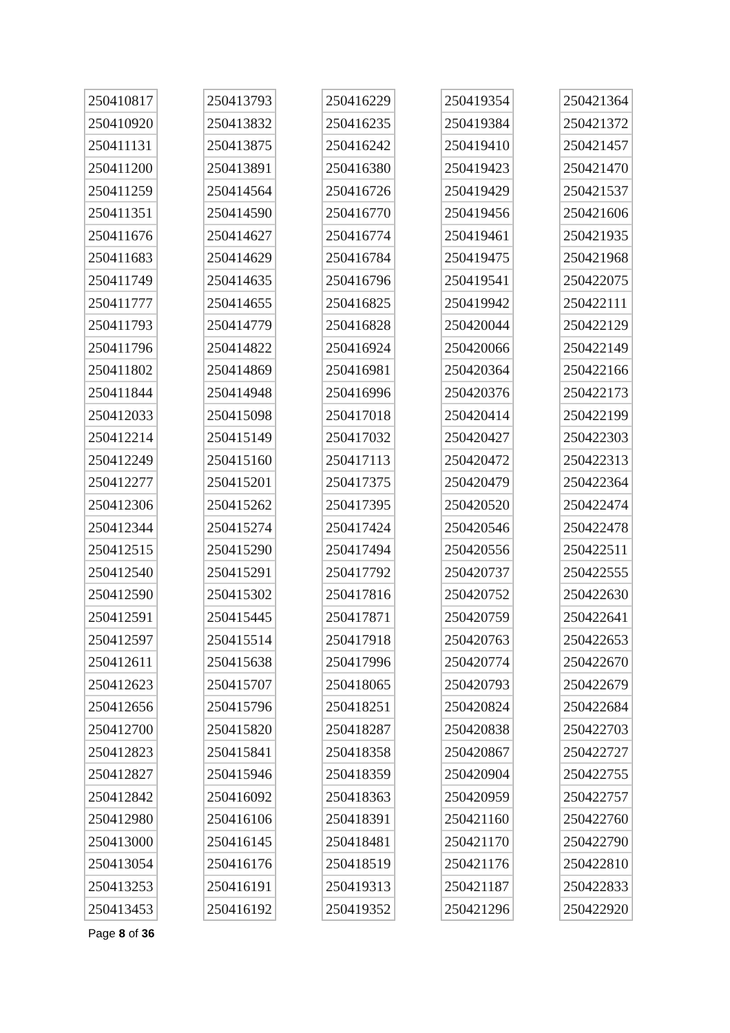| 250410817 |
| 250410920 |
| 250411131 |
| 250411200 |
| 250411259 |
| 250411351 |
| 250411676 |
| 250411683 |
| 250411749 |
| 250411777 |
| 250411793 |
| 250411796 |
| 250411802 |
| 250411844 |
| 250412033 |
| 250412214 |
| 250412249 |
| 250412277 |
| 250412306 |
| 250412344 |
| 250412515 |
| 250412540 |
| 250412590 |
| 250412591 |
| 250412597 |
| 250412611 |
| 250412623 |
| 250412656 |
| 250412700 |
| 250412823 |
| 250412827 |
| 250412842 |
| 250412980 |
| 250413000 |
| 250413054 |
| 250413253 |
| 250413453 |
| 250413793 |
| 250413832 |
| 250413875 |
| 250413891 |
| 250414564 |
| 250414590 |
| 250414627 |
| 250414629 |
| 250414635 |
| 250414655 |
| 250414779 |
| 250414822 |
| 250414869 |
| 250414948 |
| 250415098 |
| 250415149 |
| 250415160 |
| 250415201 |
| 250415262 |
| 250415274 |
| 250415290 |
| 250415291 |
| 250415302 |
| 250415445 |
| 250415514 |
| 250415638 |
| 250415707 |
| 250415796 |
| 250415820 |
| 250415841 |
| 250415946 |
| 250416092 |
| 250416106 |
| 250416145 |
| 250416176 |
| 250416191 |
| 250416192 |
| 250416229 |
| 250416235 |
| 250416242 |
| 250416380 |
| 250416726 |
| 250416770 |
| 250416774 |
| 250416784 |
| 250416796 |
| 250416825 |
| 250416828 |
| 250416924 |
| 250416981 |
| 250416996 |
| 250417018 |
| 250417032 |
| 250417113 |
| 250417375 |
| 250417395 |
| 250417424 |
| 250417494 |
| 250417792 |
| 250417816 |
| 250417871 |
| 250417918 |
| 250417996 |
| 250418065 |
| 250418251 |
| 250418287 |
| 250418358 |
| 250418359 |
| 250418363 |
| 250418391 |
| 250418481 |
| 250418519 |
| 250419313 |
| 250419352 |
| 250419354 |
| 250419384 |
| 250419410 |
| 250419423 |
| 250419429 |
| 250419456 |
| 250419461 |
| 250419475 |
| 250419541 |
| 250419942 |
| 250420044 |
| 250420066 |
| 250420364 |
| 250420376 |
| 250420414 |
| 250420427 |
| 250420472 |
| 250420479 |
| 250420520 |
| 250420546 |
| 250420556 |
| 250420737 |
| 250420752 |
| 250420759 |
| 250420763 |
| 250420774 |
| 250420793 |
| 250420824 |
| 250420838 |
| 250420867 |
| 250420904 |
| 250420959 |
| 250421160 |
| 250421170 |
| 250421176 |
| 250421187 |
| 250421296 |
| 250421364 |
| 250421372 |
| 250421457 |
| 250421470 |
| 250421537 |
| 250421606 |
| 250421935 |
| 250421968 |
| 250422075 |
| 250422111 |
| 250422129 |
| 250422149 |
| 250422166 |
| 250422173 |
| 250422199 |
| 250422303 |
| 250422313 |
| 250422364 |
| 250422474 |
| 250422478 |
| 250422511 |
| 250422555 |
| 250422630 |
| 250422641 |
| 250422653 |
| 250422670 |
| 250422679 |
| 250422684 |
| 250422703 |
| 250422727 |
| 250422755 |
| 250422757 |
| 250422760 |
| 250422790 |
| 250422810 |
| 250422833 |
| 250422920 |
Page 8 of 36